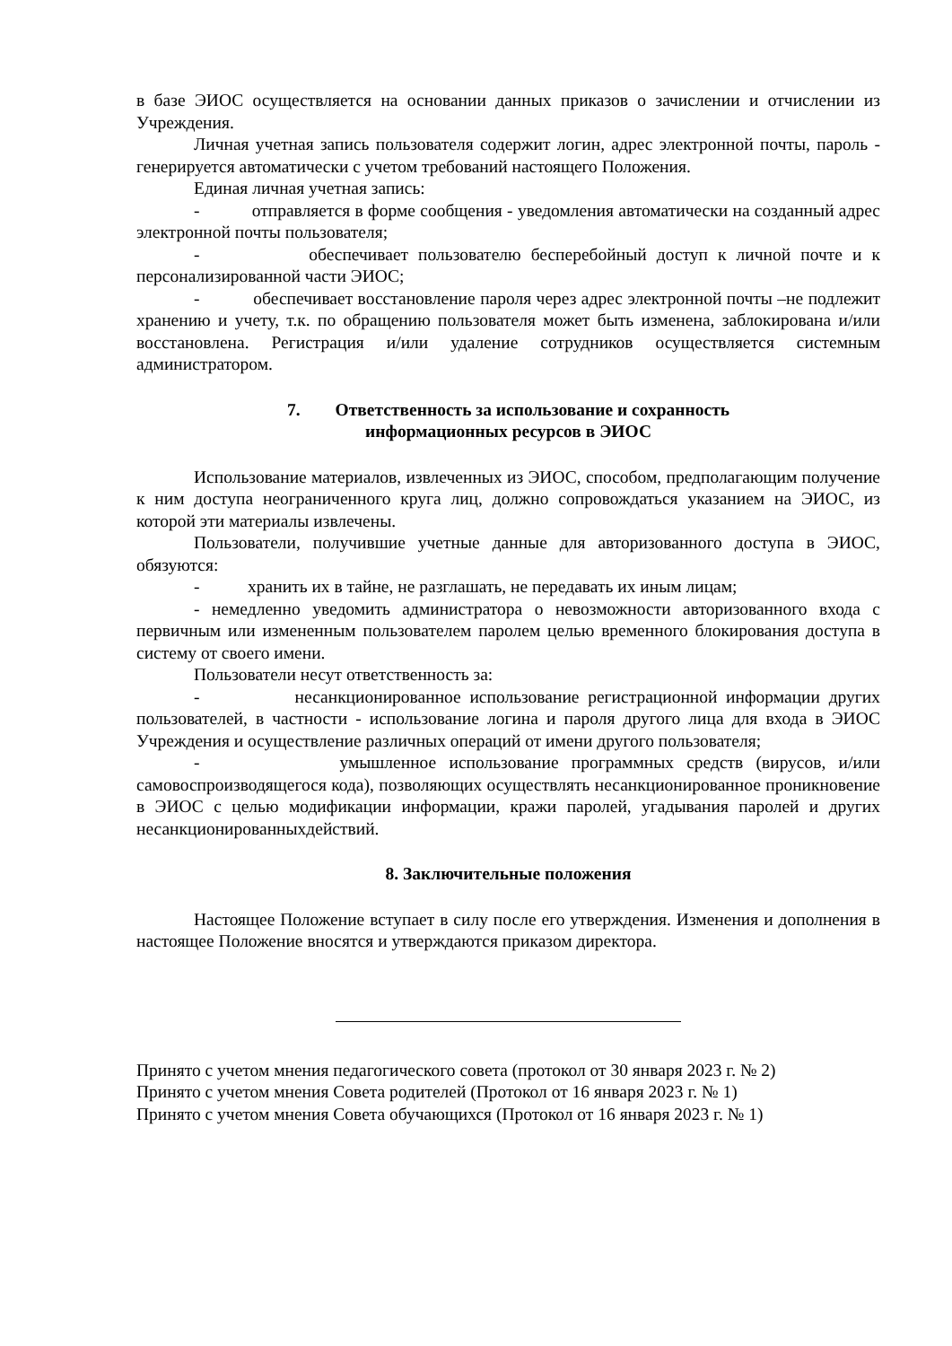в базе ЭИОС осуществляется на основании данных приказов о зачислении и отчислении из Учреждения.
Личная учетная запись пользователя содержит логин, адрес электронной почты, пароль - генерируется автоматически с учетом требований настоящего Положения.
Единая личная учетная запись:
- отправляется в форме сообщения - уведомления автоматически на созданный адрес электронной почты пользователя;
- обеспечивает пользователю бесперебойный доступ к личной почте и к персонализированной части ЭИОС;
- обеспечивает восстановление пароля через адрес электронной почты –не подлежит хранению и учету, т.к. по обращению пользователя может быть изменена, заблокирована и/или восстановлена. Регистрация и/или удаление сотрудников осуществляется системным администратором.
7. Ответственность за использование и сохранность
информационных ресурсов в ЭИОС
Использование материалов, извлеченных из ЭИОС, способом, предполагающим получение к ним доступа неограниченного круга лиц, должно сопровождаться указанием на ЭИОС, из которой эти материалы извлечены.
Пользователи, получившие учетные данные для авторизованного доступа в ЭИОС, обязуются:
- хранить их в тайне, не разглашать, не передавать их иным лицам;
- немедленно уведомить администратора о невозможности авторизованного входа с первичным или измененным пользователем паролем целью временного блокирования доступа в систему от своего имени.
Пользователи несут ответственность за:
- несанкционированное использование регистрационной информации других пользователей, в частности - использование логина и пароля другого лица для входа в ЭИОС Учреждения и осуществление различных операций от имени другого пользователя;
- умышленное использование программных средств (вирусов, и/или самовоспроизводящегося кода), позволяющих осуществлять несанкционированное проникновение в ЭИОС с целью модификации информации, кражи паролей, угадывания паролей и других несанкционированныхдействий.
8. Заключительные положения
Настоящее Положение вступает в силу после его утверждения. Изменения и дополнения в настоящее Положение вносятся и утверждаются приказом директора.
Принято с учетом мнения педагогического совета (протокол от 30 января 2023 г. № 2)
Принято с учетом мнения Совета родителей (Протокол от 16 января 2023 г. № 1)
Принято с учетом мнения Совета обучающихся (Протокол от 16 января 2023 г. № 1)